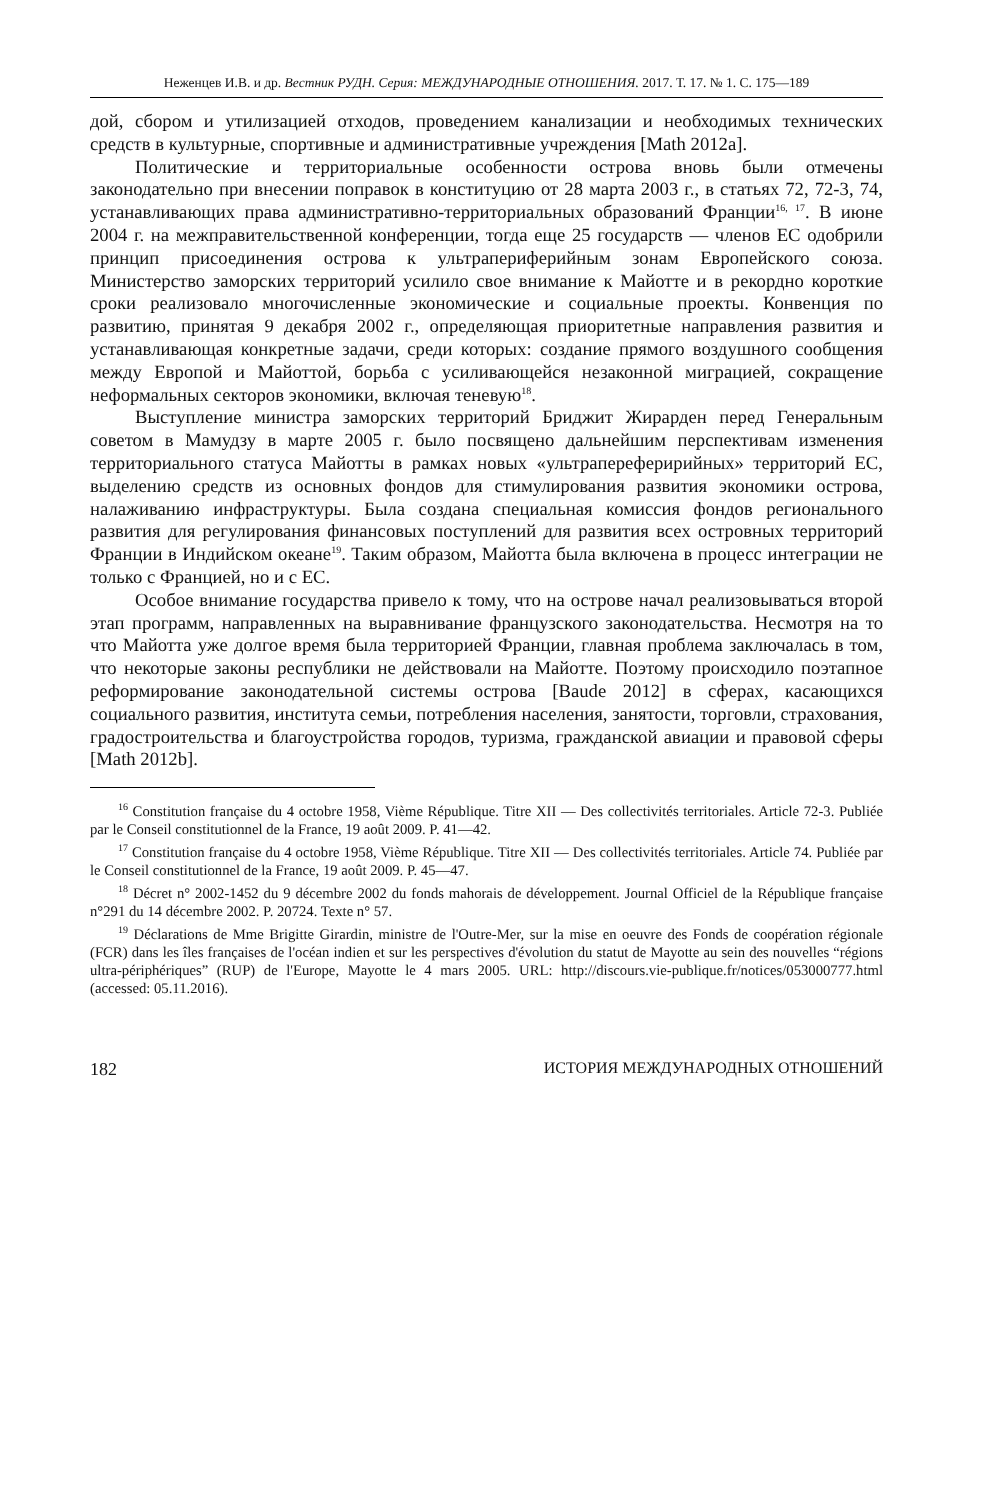Неженцев И.В. и др. Вестник РУДН. Серия: МЕЖДУНАРОДНЫЕ ОТНОШЕНИЯ. 2017. Т. 17. № 1. С. 175—189
дой, сбором и утилизацией отходов, проведением канализации и необходимых технических средств в культурные, спортивные и административные учреждения [Math 2012a].
Политические и территориальные особенности острова вновь были отмечены законодательно при внесении поправок в конституцию от 28 марта 2003 г., в статьях 72, 72-3, 74, устанавливающих права административно-территориальных образований Франции<sup>16, 17</sup>. В июне 2004 г. на межправительственной конференции, тогда еще 25 государств — членов ЕС одобрили принцип присоединения острова к ультрапериферийным зонам Европейского союза. Министерство заморских территорий усилило свое внимание к Майотте и в рекордно короткие сроки реализовало многочисленные экономические и социальные проекты. Конвенция по развитию, принятая 9 декабря 2002 г., определяющая приоритетные направления развития и устанавливающая конкретные задачи, среди которых: создание прямого воздушного сообщения между Европой и Майоттой, борьба с усиливающейся незаконной миграцией, сокращение неформальных секторов экономики, включая теневую<sup>18</sup>.
Выступление министра заморских территорий Бриджит Жирарден перед Генеральным советом в Мамудзу в марте 2005 г. было посвящено дальнейшим перспективам изменения территориального статуса Майотты в рамках новых «ультрапереферирийных» территорий ЕС, выделению средств из основных фондов для стимулирования развития экономики острова, налаживанию инфраструктуры. Была создана специальная комиссия фондов регионального развития для регулирования финансовых поступлений для развития всех островных территорий Франции в Индийском океане<sup>19</sup>. Таким образом, Майотта была включена в процесс интеграции не только с Францией, но и с ЕС.
Особое внимание государства привело к тому, что на острове начал реализовываться второй этап программ, направленных на выравнивание французского законодательства. Несмотря на то что Майотта уже долгое время была территорией Франции, главная проблема заключалась в том, что некоторые законы республики не действовали на Майотте. Поэтому происходило поэтапное реформирование законодательной системы острова [Baude 2012] в сферах, касающихся социального развития, института семьи, потребления населения, занятости, торговли, страхования, градостроительства и благоустройства городов, туризма, гражданской авиации и правовой сферы [Math 2012b].
<sup>16</sup> Constitution française du 4 octobre 1958, Vième République. Titre XII — Des collectivités territoriales. Article 72-3. Publiée par le Conseil constitutionnel de la France, 19 août 2009. P. 41—42.
<sup>17</sup> Constitution française du 4 octobre 1958, Vième République. Titre XII — Des collectivités territoriales. Article 74. Publiée par le Conseil constitutionnel de la France, 19 août 2009. P. 45—47.
<sup>18</sup> Décret n° 2002-1452 du 9 décembre 2002 du fonds mahorais de développement. Journal Officiel de la République française n°291 du 14 décembre 2002. P. 20724. Texte n° 57.
<sup>19</sup> Déclarations de Mme Brigitte Girardin, ministre de l'Outre-Mer, sur la mise en oeuvre des Fonds de coopération régionale (FCR) dans les îles françaises de l'océan indien et sur les perspectives d'évolution du statut de Mayotte au sein des nouvelles “régions ultra-périphériques” (RUP) de l'Europe, Mayotte le 4 mars 2005. URL: http://discours.vie-publique.fr/notices/053000777.html (accessed: 05.11.2016).
182 ИСТОРИЯ МЕЖДУНАРОДНЫХ ОТНОШЕНИЙ